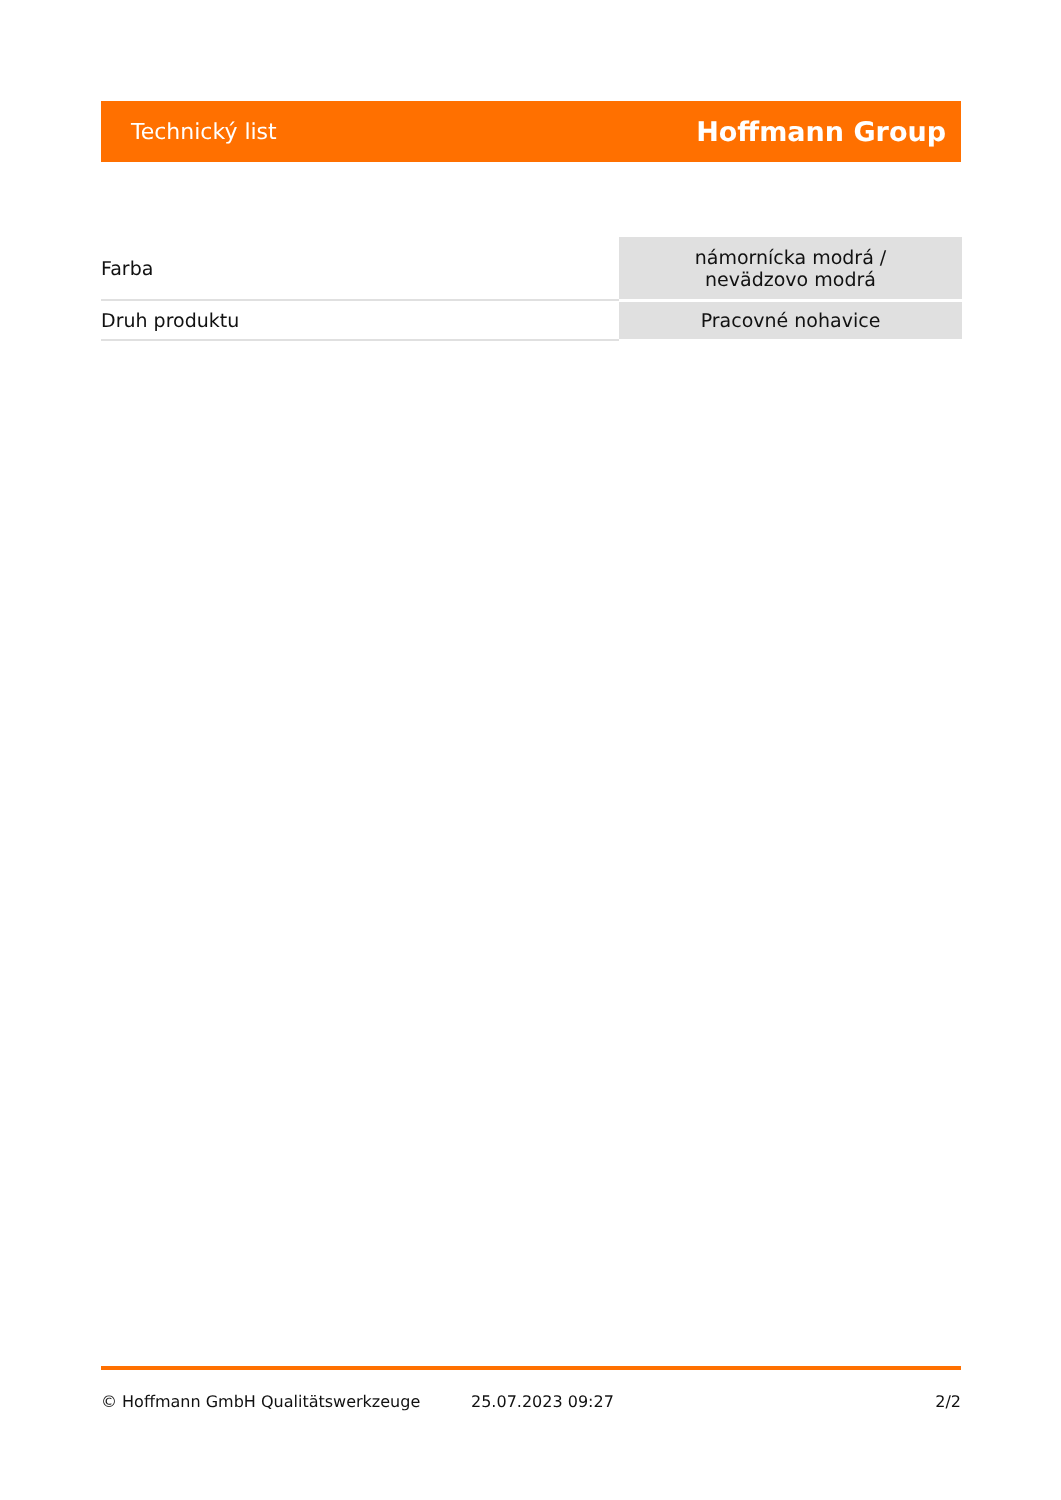Technický list Hoffmann Group
| Farba | námornícka modrá / nevädzovo modrá |
| Druh produktu | Pracovné nohavice |
© Hoffmann GmbH Qualitätswerkzeuge 25.07.2023 09:27 2/2